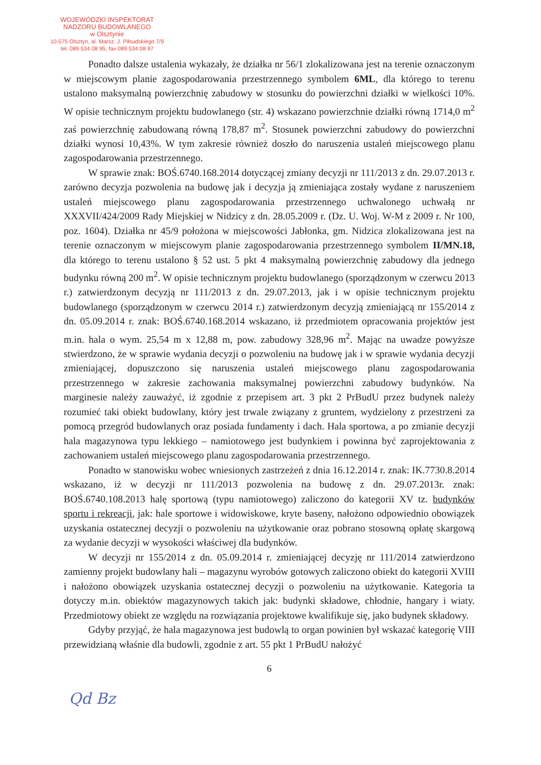WOJEWÓDZKI INSPEKTORAT
NADZORU BUDOWLANEGO
w Olsztynie
10-575 Olsztyn, al. Marsz. J. Piłsudskiego 7/9
tel. 089 534 08 95; fax 089 534 08 97
Ponadto dalsze ustalenia wykazały, że działka nr 56/1 zlokalizowana jest na terenie oznaczonym w miejscowym planie zagospodarowania przestrzennego symbolem 6ML, dla którego to terenu ustalono maksymalną powierzchnię zabudowy w stosunku do powierzchni działki w wielkości 10%. W opisie technicznym projektu budowlanego (str. 4) wskazano powierzchnie działki równą 1714,0 m<sup>2</sup> zaś powierzchnię zabudowaną równą 178,87 m<sup>2</sup>. Stosunek powierzchni zabudowy do powierzchni działki wynosi 10,43%. W tym zakresie również doszło do naruszenia ustaleń miejscowego planu zagospodarowania przestrzennego.
W sprawie znak: BOŚ.6740.168.2014 dotyczącej zmiany decyzji nr 111/2013 z dn. 29.07.2013 r. zarówno decyzja pozwolenia na budowę jak i decyzja ją zmieniająca zostały wydane z naruszeniem ustaleń miejscowego planu zagospodarowania przestrzennego uchwalonego uchwałą nr XXXVII/424/2009 Rady Miejskiej w Nidzicy z dn. 28.05.2009 r. (Dz. U. Woj. W-M z 2009 r. Nr 100, poz. 1604). Działka nr 45/9 położona w miejscowości Jabłonka, gm. Nidzica zlokalizowana jest na terenie oznaczonym w miejscowym planie zagospodarowania przestrzennego symbolem II/MN.18, dla którego to terenu ustalono § 52 ust. 5 pkt 4 maksymalną powierzchnię zabudowy dla jednego budynku równą 200 m<sup>2</sup>. W opisie technicznym projektu budowlanego (sporządzonym w czerwcu 2013 r.) zatwierdzonym decyzją nr 111/2013 z dn. 29.07.2013, jak i w opisie technicznym projektu budowlanego (sporządzonym w czerwcu 2014 r.) zatwierdzonym decyzją zmieniającą nr 155/2014 z dn. 05.09.2014 r. znak: BOŚ.6740.168.2014 wskazano, iż przedmiotem opracowania projektów jest m.in. hala o wym. 25,54 m x 12,88 m, pow. zabudowy 328,96 m<sup>2</sup>. Mając na uwadze powyższe stwierdzono, że w sprawie wydania decyzji o pozwoleniu na budowę jak i w sprawie wydania decyzji zmieniającej, dopuszczono się naruszenia ustaleń miejscowego planu zagospodarowania przestrzennego w zakresie zachowania maksymalnej powierzchni zabudowy budynków. Na marginesie należy zauważyć, iż zgodnie z przepisem art. 3 pkt 2 PrBudU przez budynek należy rozumieć taki obiekt budowlany, który jest trwale związany z gruntem, wydzielony z przestrzeni za pomocą przegród budowlanych oraz posiada fundamenty i dach. Hala sportowa, a po zmianie decyzji hala magazynowa typu lekkiego – namiotowego jest budynkiem i powinna być zaprojektowania z zachowaniem ustaleń miejscowego planu zagospodarowania przestrzennego.
Ponadto w stanowisku wobec wniesionych zastrzeżeń z dnia 16.12.2014 r. znak: IK.7730.8.2014 wskazano, iż w decyzji nr 111/2013 pozwolenia na budowę z dn. 29.07.2013r. znak: BOŚ.6740.108.2013 halę sportową (typu namiotowego) zaliczono do kategorii XV tz. budynków sportu i rekreacji, jak: hale sportowe i widowiskowe, kryte baseny, nałożono odpowiednio obowiązek uzyskania ostatecznej decyzji o pozwoleniu na użytkowanie oraz pobrano stosowną opłatę skargową za wydanie decyzji w wysokości właściwej dla budynków.
W decyzji nr 155/2014 z dn. 05.09.2014 r. zmieniającej decyzję nr 111/2014 zatwierdzono zamienny projekt budowlany hali – magazynu wyrobów gotowych zaliczono obiekt do kategorii XVIII i nałożono obowiązek uzyskania ostatecznej decyzji o pozwoleniu na użytkowanie. Kategoria ta dotyczy m.in. obiektów magazynowych takich jak: budynki składowe, chłodnie, hangary i wiaty. Przedmiotowy obiekt ze względu na rozwiązania projektowe kwalifikuje się, jako budynek składowy.
Gdyby przyjąć, że hala magazynowa jest budowlą to organ powinien był wskazać kategorię VIII przewidzianą właśnie dla budowli, zgodnie z art. 55 pkt 1 PrBudU nałożyć
6
Qd Bz